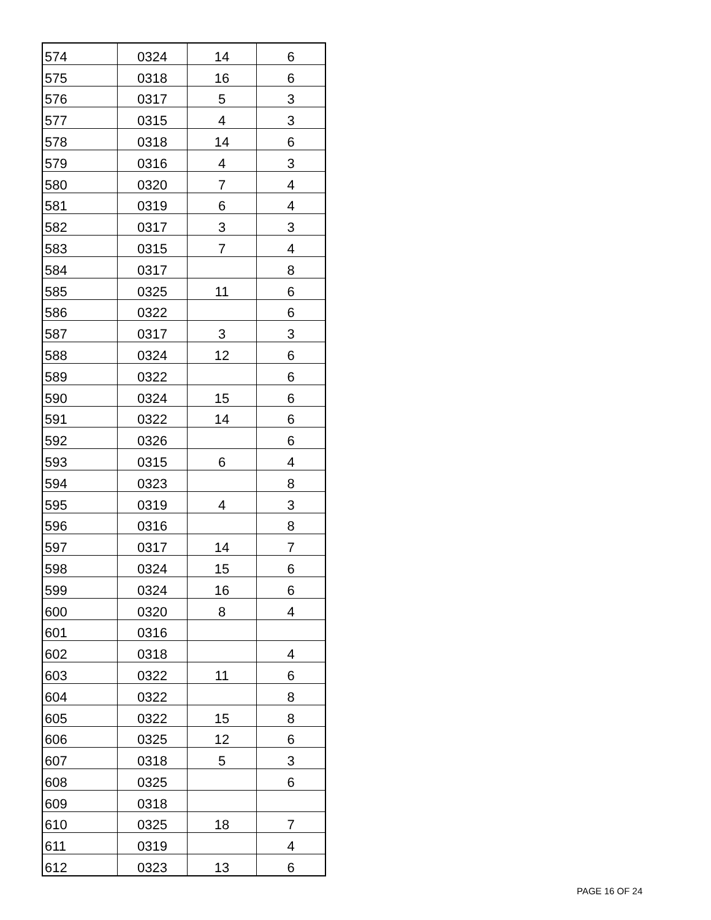| 574 | 0324 | 14 | 6 |
| 575 | 0318 | 16 | 6 |
| 576 | 0317 | 5 | 3 |
| 577 | 0315 | 4 | 3 |
| 578 | 0318 | 14 | 6 |
| 579 | 0316 | 4 | 3 |
| 580 | 0320 | 7 | 4 |
| 581 | 0319 | 6 | 4 |
| 582 | 0317 | 3 | 3 |
| 583 | 0315 | 7 | 4 |
| 584 | 0317 | | 8 |
| 585 | 0325 | 11 | 6 |
| 586 | 0322 | | 6 |
| 587 | 0317 | 3 | 3 |
| 588 | 0324 | 12 | 6 |
| 589 | 0322 | | 6 |
| 590 | 0324 | 15 | 6 |
| 591 | 0322 | 14 | 6 |
| 592 | 0326 | | 6 |
| 593 | 0315 | 6 | 4 |
| 594 | 0323 | | 8 |
| 595 | 0319 | 4 | 3 |
| 596 | 0316 | | 8 |
| 597 | 0317 | 14 | 7 |
| 598 | 0324 | 15 | 6 |
| 599 | 0324 | 16 | 6 |
| 600 | 0320 | 8 | 4 |
| 601 | 0316 | | |
| 602 | 0318 | | 4 |
| 603 | 0322 | 11 | 6 |
| 604 | 0322 | | 8 |
| 605 | 0322 | 15 | 8 |
| 606 | 0325 | 12 | 6 |
| 607 | 0318 | 5 | 3 |
| 608 | 0325 | | 6 |
| 609 | 0318 | | |
| 610 | 0325 | 18 | 7 |
| 611 | 0319 | | 4 |
| 612 | 0323 | 13 | 6 |
PAGE 16 OF 24